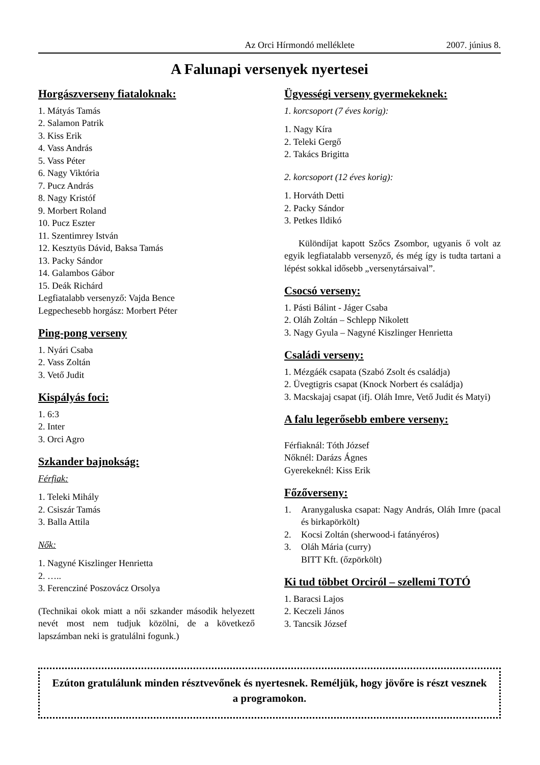Az Orci Hírmondó melléklete 2007. június 8.
A Falunapi versenyek nyertesei
Horgászverseny fiataloknak:
1. Mátyás Tamás
2. Salamon Patrik
3. Kiss Erik
4. Vass András
5. Vass Péter
6. Nagy Viktória
7. Pucz András
8. Nagy Kristóf
9. Morbert Roland
10. Pucz Eszter
11. Szentimrey István
12. Kesztyüs Dávid, Baksa Tamás
13. Packy Sándor
14. Galambos Gábor
15. Deák Richárd
Legfiatalabb versenyző: Vajda Bence
Legpechesebb horgász: Morbert Péter
Ping-pong verseny
1. Nyári Csaba
2. Vass Zoltán
3. Vető Judit
Kispályás foci:
1. 6:3
2. Inter
3. Orci Agro
Szkander bajnokság:
Férfiak:
1. Teleki Mihály
2. Csiszár Tamás
3. Balla Attila
Nők:
1. Nagyné Kiszlinger Henrietta
2. …..
3. Ferencziné Poszovácz Orsolya
(Technikai okok miatt a női szkander második helyezett nevét most nem tudjuk közölni, de a következő lapszámban neki is gratulálni fogunk.)
Ügyességi verseny gyermekeknek:
1. korcsoport (7 éves korig):
1. Nagy Kíra
2. Teleki Gergő
2. Takács Brigitta
2. korcsoport (12 éves korig):
1. Horváth Detti
2. Packy Sándor
3. Petkes Ildikó
Különdíjat kapott Szőcs Zsombor, ugyanis ő volt az egyik legfiatalabb versenyző, és még így is tudta tartani a lépést sokkal idősebb „versenytársaival”.
Csocsó verseny:
1. Pásti Bálint - Jáger Csaba
2. Oláh Zoltán – Schlepp Nikolett
3. Nagy Gyula – Nagyné Kiszlinger Henrietta
Családi verseny:
1. Mézgáék csapata (Szabó Zsolt és családja)
2. Üvegtigris csapat (Knock Norbert és családja)
3. Macskajaj csapat (ifj. Oláh Imre, Vető Judit és Matyi)
A falu legerősebb embere verseny:
Férfiaknál: Tóth József
Nőknél: Darázs Ágnes
Gyerekeknél: Kiss Erik
Főzőverseny:
1. Aranygaluska csapat: Nagy András, Oláh Imre (pacal és birkapörkölt)
2. Kocsi Zoltán (sherwood-i fatányéros)
3. Oláh Mária (curry)
BITT Kft. (őzpörkölt)
Ki tud többet Orciról – szellemi TOTÓ
1. Baracsi Lajos
2. Keczeli János
3. Tancsik József
Ezúton gratulálunk minden résztvevőnek és nyertesnek. Reméljük, hogy jövőre is részt vesznek a programokon.